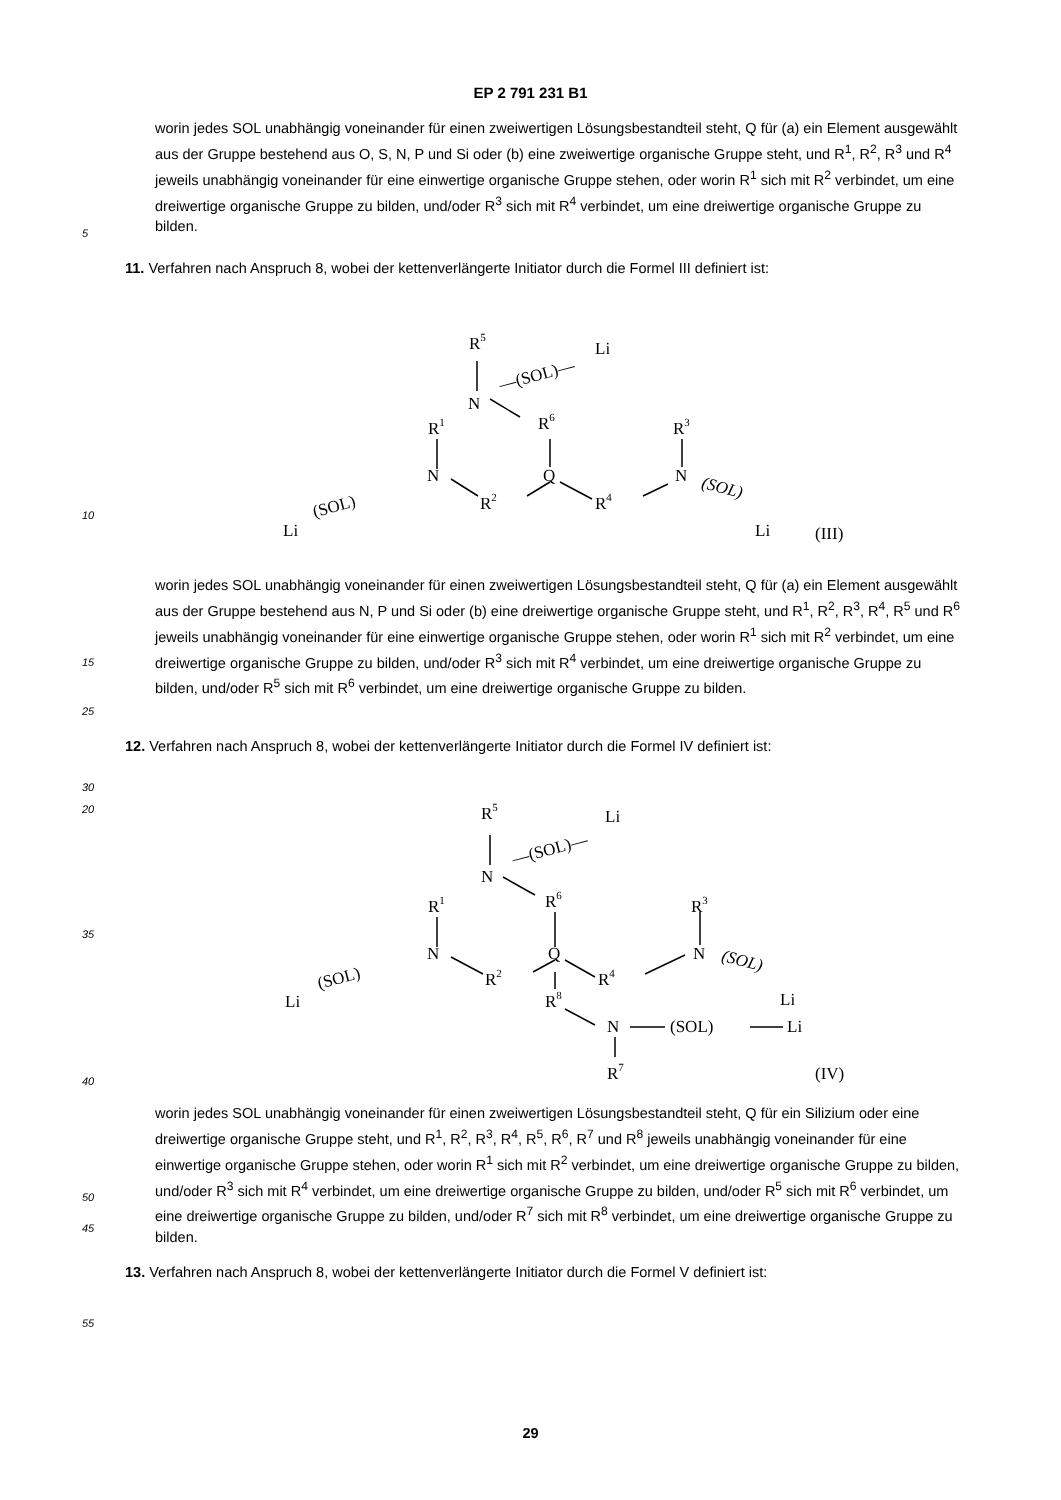EP 2 791 231 B1
5
worin jedes SOL unabhängig voneinander für einen zweiwertigen Lösungsbestandteil steht, Q für (a) ein Element ausgewählt aus der Gruppe bestehend aus O, S, N, P und Si oder (b) eine zweiwertige organische Gruppe steht, und R<sup>1</sup>, R<sup>2</sup>, R<sup>3</sup> und R<sup>4</sup> jeweils unabhängig voneinander für eine einwertige organische Gruppe stehen, oder worin R<sup>1</sup> sich mit R<sup>2</sup> verbindet, um eine dreiwertige organische Gruppe zu bilden, und/oder R<sup>3</sup> sich mit R<sup>4</sup> verbindet, um eine dreiwertige organische Gruppe zu bilden.
11. Verfahren nach Anspruch 8, wobei der kettenverlängerte Initiator durch die Formel III definiert ist:
R5
—(SOL)—
Li
N
R6
R1
R3
N
Q
N
(SOL)
Li
R2
R4
(SOL)
Li
(III)
10
15
20
25
worin jedes SOL unabhängig voneinander für einen zweiwertigen Lösungsbestandteil steht, Q für (a) ein Element ausgewählt aus der Gruppe bestehend aus N, P und Si oder (b) eine dreiwertige organische Gruppe steht, und R<sup>1</sup>, R<sup>2</sup>, R<sup>3</sup>, R<sup>4</sup>, R<sup>5</sup> und R<sup>6</sup> jeweils unabhängig voneinander für eine einwertige organische Gruppe stehen, oder worin R<sup>1</sup> sich mit R<sup>2</sup> verbindet, um eine dreiwertige organische Gruppe zu bilden, und/oder R<sup>3</sup> sich mit R<sup>4</sup> verbindet, um eine dreiwertige organische Gruppe zu bilden, und/oder R<sup>5</sup> sich mit R<sup>6</sup> verbindet, um eine dreiwertige organische Gruppe zu bilden.
12. Verfahren nach Anspruch 8, wobei der kettenverlängerte Initiator durch die Formel IV definiert ist:
30
35
40
45
R5
—(SOL)—
Li
N
R6
R1
R3
N
Q
N
(SOL)
Li
R2
R4
(SOL)
Li
R8
N
(SOL)
Li
R7
(IV)
50
worin jedes SOL unabhängig voneinander für einen zweiwertigen Lösungsbestandteil steht, Q für ein Silizium oder eine dreiwertige organische Gruppe steht, und R<sup>1</sup>, R<sup>2</sup>, R<sup>3</sup>, R<sup>4</sup>, R<sup>5</sup>, R<sup>6</sup>, R<sup>7</sup> und R<sup>8</sup> jeweils unabhängig voneinander für eine einwertige organische Gruppe stehen, oder worin R<sup>1</sup> sich mit R<sup>2</sup> verbindet, um eine dreiwertige organische Gruppe zu bilden, und/oder R<sup>3</sup> sich mit R<sup>4</sup> verbindet, um eine dreiwertige organische Gruppe zu bilden, und/oder R<sup>5</sup> sich mit R<sup>6</sup> verbindet, um eine dreiwertige organische Gruppe zu bilden, und/oder R<sup>7</sup> sich mit R<sup>8</sup> verbindet, um eine dreiwertige organische Gruppe zu bilden.
13. Verfahren nach Anspruch 8, wobei der kettenverlängerte Initiator durch die Formel V definiert ist:
55
29